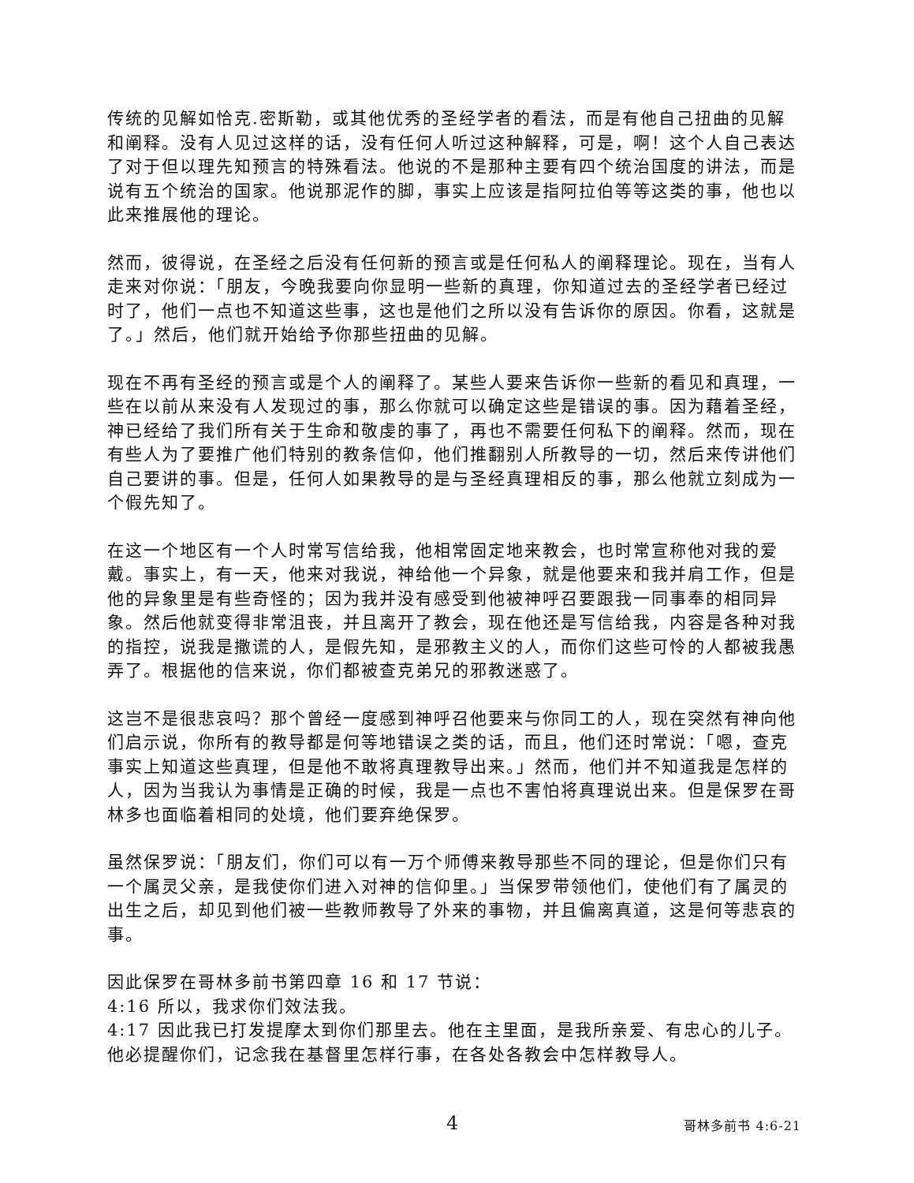传统的见解如恰克.密斯勒，或其他优秀的圣经学者的看法，而是有他自己扭曲的见解和阐释。没有人见过这样的话，没有任何人听过这种解释，可是，啊！这个人自己表达了对于但以理先知预言的特殊看法。他说的不是那种主要有四个统治国度的讲法，而是说有五个统治的国家。他说那泥作的脚，事实上应该是指阿拉伯等等这类的事，他也以此来推展他的理论。
然而，彼得说，在圣经之后没有任何新的预言或是任何私人的阐释理论。现在，当有人走来对你说：「朋友，今晚我要向你显明一些新的真理，你知道过去的圣经学者已经过时了，他们一点也不知道这些事，这也是他们之所以没有告诉你的原因。你看，这就是了。」然后，他们就开始给予你那些扭曲的见解。
现在不再有圣经的预言或是个人的阐释了。某些人要来告诉你一些新的看见和真理，一些在以前从来没有人发现过的事，那么你就可以确定这些是错误的事。因为藉着圣经，神已经给了我们所有关于生命和敬虔的事了，再也不需要任何私下的阐释。然而，现在有些人为了要推广他们特别的教条信仰，他们推翻别人所教导的一切，然后来传讲他们自己要讲的事。但是，任何人如果教导的是与圣经真理相反的事，那么他就立刻成为一个假先知了。
在这一个地区有一个人时常写信给我，他相常固定地来教会，也时常宣称他对我的爱戴。事实上，有一天，他来对我说，神给他一个异象，就是他要来和我并肩工作，但是他的异象里是有些奇怪的；因为我并没有感受到他被神呼召要跟我一同事奉的相同异象。然后他就变得非常沮丧，并且离开了教会，现在他还是写信给我，内容是各种对我的指控，说我是撒谎的人，是假先知，是邪教主义的人，而你们这些可怜的人都被我愚弄了。根据他的信来说，你们都被查克弟兄的邪教迷惑了。
这岂不是很悲哀吗？那个曾经一度感到神呼召他要来与你同工的人，现在突然有神向他们启示说，你所有的教导都是何等地错误之类的话，而且，他们还时常说：「嗯，查克事实上知道这些真理，但是他不敢将真理教导出来。」然而，他们并不知道我是怎样的人，因为当我认为事情是正确的时候，我是一点也不害怕将真理说出来。但是保罗在哥林多也面临着相同的处境，他们要弃绝保罗。
虽然保罗说：「朋友们，你们可以有一万个师傅来教导那些不同的理论，但是你们只有一个属灵父亲，是我使你们进入对神的信仰里。」当保罗带领他们，使他们有了属灵的出生之后，却见到他们被一些教师教导了外来的事物，并且偏离真道，这是何等悲哀的事。
因此保罗在哥林多前书第四章 16 和 17 节说：
4:16 所以，我求你们效法我。
4:17 因此我已打发提摩太到你们那里去。他在主里面，是我所亲爱、有忠心的儿子。他必提醒你们，记念我在基督里怎样行事，在各处各教会中怎样教导人。
4 哥林多前书 4:6-21